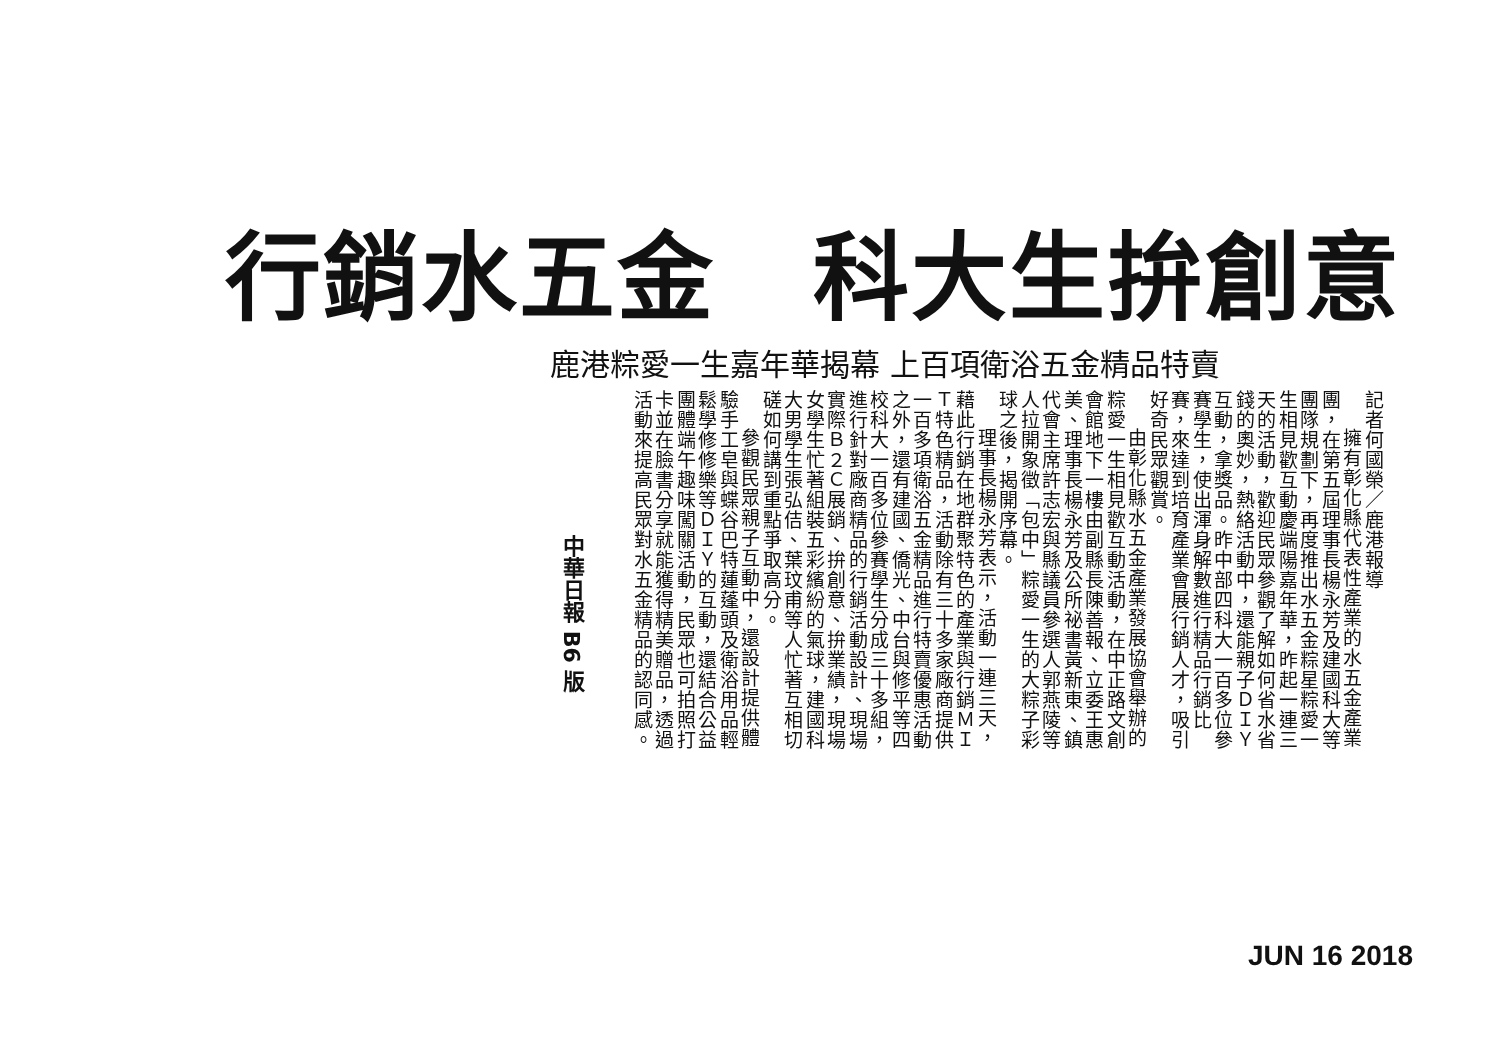行銷水五金　科大生拚創意
鹿港粽愛一生嘉年華揭幕 上百項衛浴五金精品特賣
記者何國榮／鹿港報導
擁有彰化縣代表性產業的水五金產業團，在第五屆理事長楊永芳及建國科大等團隊規劃下，再度推出水五金粽星粽愛一生相見歡互動慶端陽嘉年華，昨起一連三天的活動，歡迎民眾參觀了解如何省水省錢的奧妙，熱絡活動中，還能親子ＤＩＹ互動，拿獎品。昨中部四科大一百多位參賽學生，使出渾身解數進行精品行銷比賽，來達到培育產業會展行銷人才，吸引好奇民眾觀賞。
由彰化縣水五金產業發展協會舉辦的粽愛一生相見歡互動活動，在中正路文創會館地下一樓由副縣長陳善報、立委王惠美、理事長楊永芳及公所祕書黃新東、鎮代會主席許志宏與縣議員參選人郭燕陵等人拉開象徵「包中」粽愛一生的大粽子彩球之後，揭開序幕。
理事長楊永芳表示，活動一連三天，藉此行銷在地群聚特色的產業與行銷ＭＩＴ特色精品，活動除有三十多家廠商提供一百多項衛浴五金精品進行特賣優惠活動之外，還有建國、僑光、中台與修平等四校科大一百多位參賽學生分成三十多組，進行針對廠商精品的行銷活動設計、現場實際Ｂ２Ｃ展銷、拚創意、拚業績，現場女學生忙著組裝五彩繽紛的氣球，建國科大男學生張弘佶、葉玟甫等人忙著互相切磋如何講到重點爭取高分。
參觀民眾親子互動中，還設計提供體驗手工皂與蝶谷巴特蓮蓬頭及衛浴用品輕鬆學修修樂等ＤＩＹ的互動，還結合公益團體端午趣味闖關活動，民眾也可拍照打卡並在臉書分享就能獲得精美贈品，透過活動來提高民眾對水五金精品的認同感。
中華日報 B6 版
JUN 16 2018